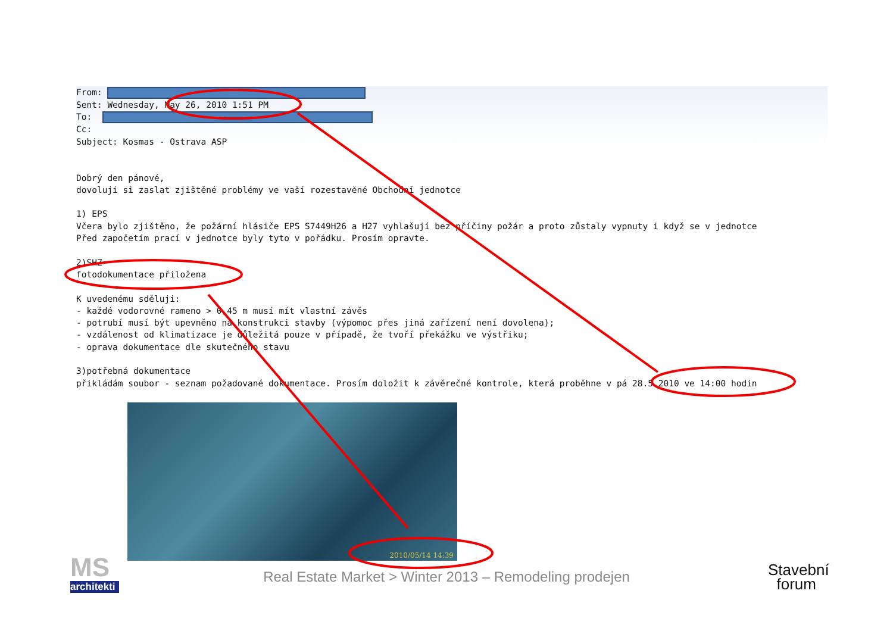From: Sent: Wednesday, May 26, 2010 1:51 PM To: Cc: Subject: Kosmas - Ostrava ASP
Dobrý den pánové, dovoluji si zaslat zjištěné problémy ve vaší rozestavěné Obchodní jednotce 1) EPS Včera bylo zjištěno, že požární hlásiče EPS S7449H26 a H27 vyhlašují bez příčiny požár a proto zůstaly vypnuty i když se v jednotce Před započetím prací v jednotce byly tyto v pořádku. Prosím opravte. 2)SHZ fotodokumentace přiložena K uvedenému sděluji: - každé vodorovné rameno > 0,45 m musí mít vlastní závěs - potrubí musí být upevněno na konstrukci stavby (výpomoc přes jiná zařízení není dovolena); - vzdálenost od klimatizace je důležitá pouze v případě, že tvoří překážku ve výstřiku; - oprava dokumentace dle skutečného stavu 3)potřebná dokumentace přikládám soubor - seznam požadované dokumentace. Prosím doložit k závěrečné kontrole, která proběhne v pá 28.5.2010 ve 14:00 hodin
2010/05/14 14:39
MS
architekti
Real Estate Market > Winter 2013 – Remodeling prodejen
Stavební
forum